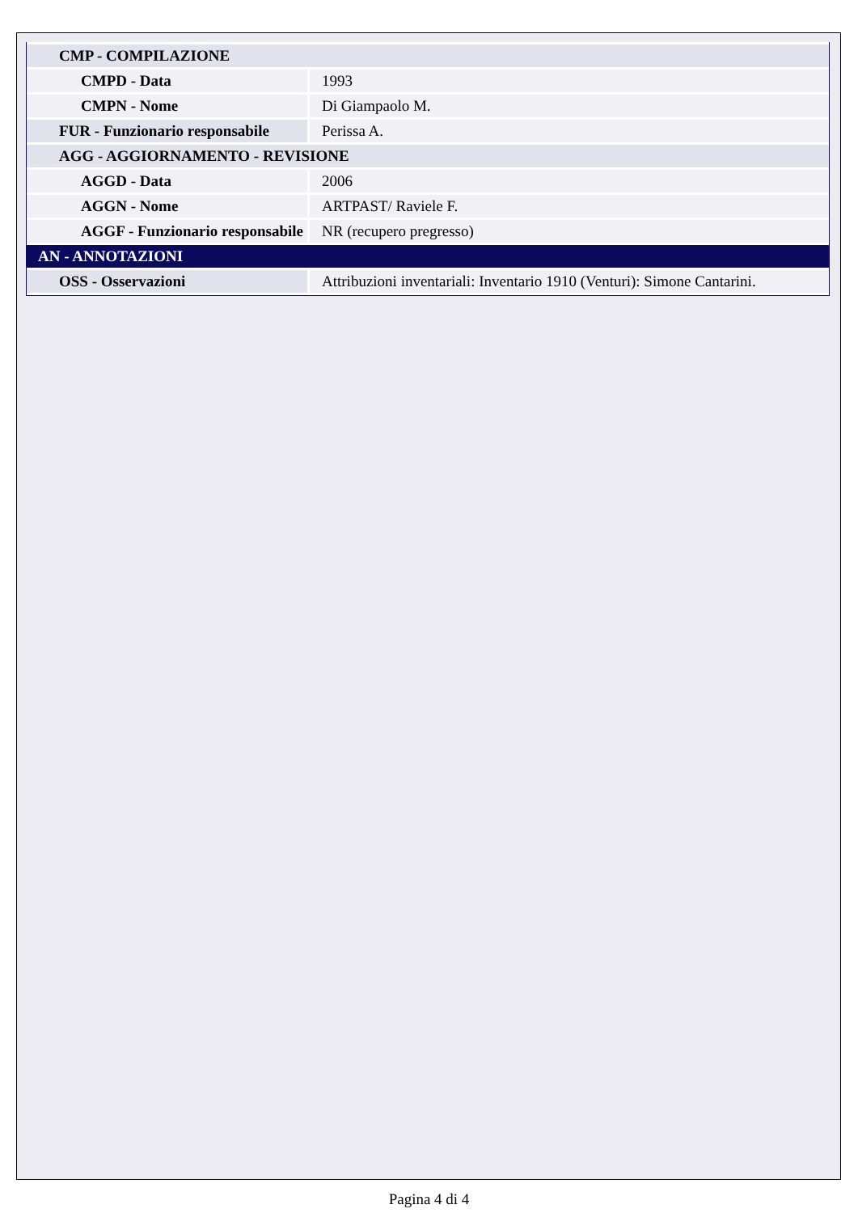| CMP - COMPILAZIONE | |
| CMPD - Data | 1993 |
| CMPN - Nome | Di Giampaolo M. |
| FUR - Funzionario responsabile | Perissa A. |
| AGG - AGGIORNAMENTO - REVISIONE | |
| AGGD - Data | 2006 |
| AGGN - Nome | ARTPAST/ Raviele F. |
| AGGF - Funzionario responsabile | NR (recupero pregresso) |
| AN - ANNOTAZIONI | |
| OSS - Osservazioni | Attribuzioni inventariali: Inventario 1910 (Venturi): Simone Cantarini. |
Pagina 4 di 4